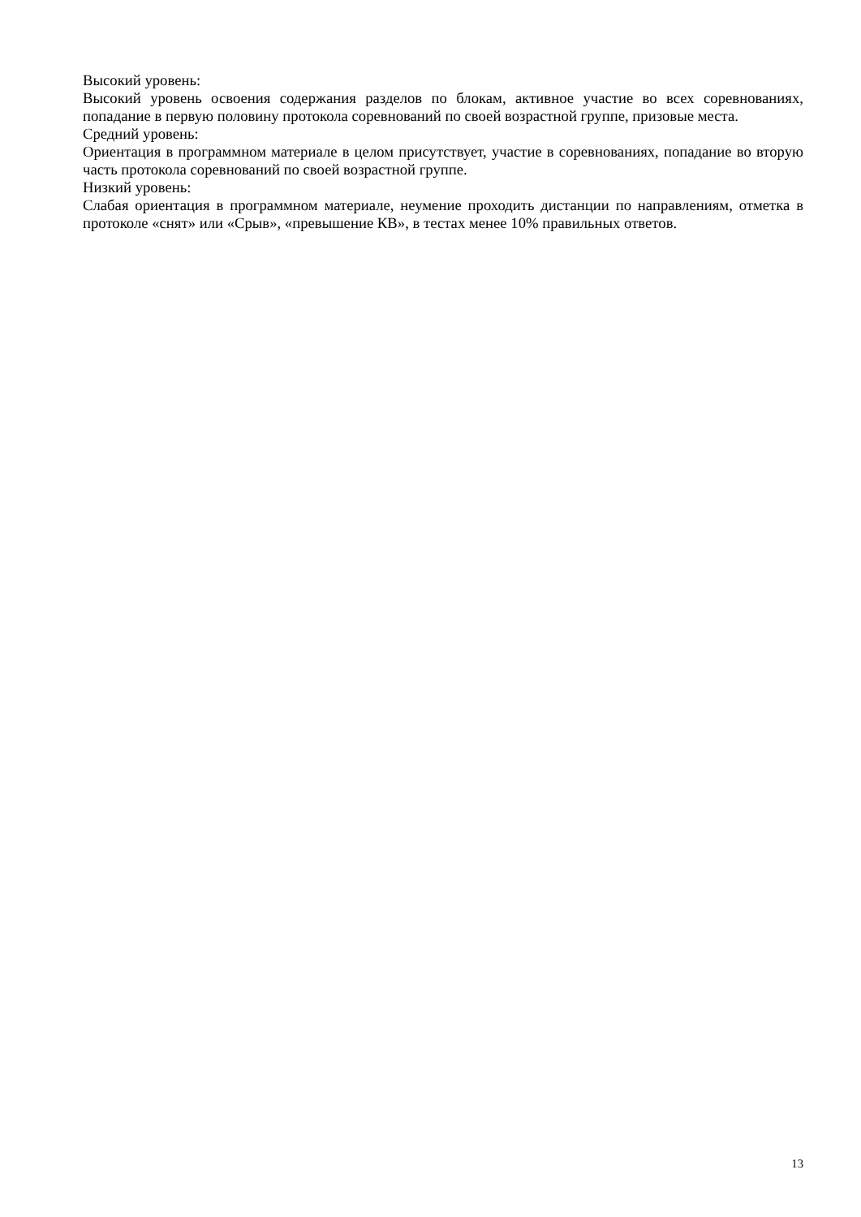Высокий уровень:
Высокий уровень освоения содержания разделов по блокам, активное участие во всех соревнованиях, попадание в первую половину протокола соревнований по своей возрастной группе, призовые места.
Средний уровень:
Ориентация в программном материале в целом присутствует, участие в соревнованиях, попадание во вторую часть протокола соревнований по своей возрастной группе.
Низкий уровень:
Слабая ориентация в программном материале, неумение проходить дистанции по направлениям, отметка в протоколе «снят» или «Срыв», «превышение КВ», в тестах менее 10% правильных ответов.
13